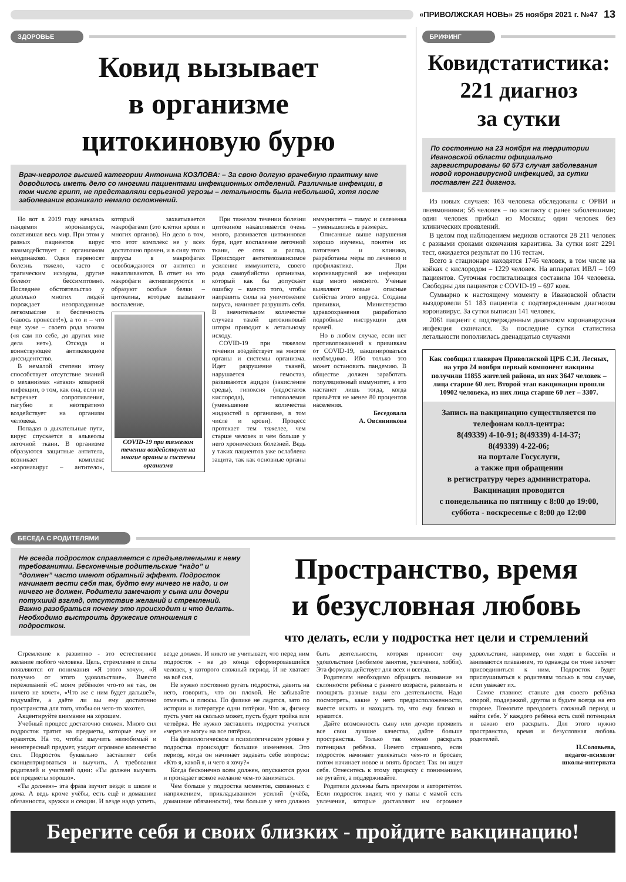«ПРИВОЛЖСКАЯ НОВЬ» 25 ноября 2021 г. №47 13
ЗДОРОВЬЕ
Ковид вызывает
в организме
цитокиновую бурю
Врач-невролог высшей категории Антонина КОЗЛОВА: – За свою долгую врачебную практику мне доводилось иметь дело со многими пациентами инфекционных отделений. Различные инфекции, в том числе грипп, не представляли серьезной угрозы – летальность была небольшой, хотя после заболевания возникало немало осложнений.
Но вот в 2019 году началась пандемия коронавируса, охватившая весь мир. При этом у разных пациентов вирус взаимодействует с организмом неодинаково. Одни переносят болезнь тяжело, часто с трагическим исходом, другие болеют бессимптомно. Последнее обстоятельство у довольно многих людей порождает неоправданные легкомыслие и беспечность («авось пронесет!»), а то и – что еще хуже – своего рода эгоизм («я сам по себе, до других мне дела нет»). Отсюда и воинствующее антиковидное диссидентство.
В немалой степени этому способствует отсутствие знаний о механизмах «атаки» коварной инфекции, о том, как она, если не встречает сопротивления, пагубно и неотвратимо воздействует на организм человека.
Попадая в дыхательные пути, вирус спускается в альвеолы легочной ткани. В организме образуются защитные антитела, возникает комплекс «коронавирус – антитело», который захватывается макрофагами (это клетки крови и многих органов). Но дело в том, что этот комплекс не у всех достаточно прочен, и в силу этого вирусы в макрофагах освобождаются от антител и накапливаются. В ответ на это макрофаги активизируются и образуют особые белки – цитокины, которые вызывают воспаление.
COVID-19 при тяжелом течении воздействует на многие органы и системы организма
При тяжелом течении болезни цитокинов накапливается очень много, развивается цитокиновая буря, идет воспаление легочной ткани, ее отек и распад. Происходит антителозависимое усиление иммунитета, своего рода самоубийство организма, который как бы допускает ошибку – вместо того, чтобы направить силы на уничтожение вируса, начинает разрушать себя. В значительном количестве случаев такой цитокиновый шторм приводит к летальному исходу.
COVID-19 при тяжелом течении воздействует на многие органы и системы организма. Идет разрушение тканей, нарушается гемостаз, развиваются ацидоз (закисление среды), гипоксия (недостаток кислорода), гиповолемия (уменьшение количества жидкостей в организме, в том числе и крови). Процесс протекает тем тяжелее, чем старше человек и чем больше у него хронических болезней. Ведь у таких пациентов уже ослаблена защита, так как основные органы иммунитета – тимус и селезенка – уменьшились в размерах.
Описанные выше нарушения хорошо изучены, понятен их патогенез и клиника, разработаны меры по лечению и профилактике. При коронавирусной же инфекции еще много неясного. Ученые выявляют новые опасные свойства этого вируса. Созданы прививки, Министерство здравоохранения разработало подробные инструкции для врачей.
Но в любом случае, если нет противопоказаний к прививкам от COVID-19, вакцинироваться необходимо. Ибо только это может остановить пандемию. В обществе должен заработать популяционный иммунитет, а это настанет лишь тогда, когда привьётся не менее 80 процентов населения.
Беседовала
А. Овсянникова
БРИФИНГ
Ковидстатистика:
221 диагноз
за сутки
По состоянию на 23 ноября на территории Ивановской области официально зарегистрированы 60 573 случая заболевания новой коронавирусной инфекцией, за сутки поставлен 221 диагноз.
Из новых случаев: 163 человека обследованы с ОРВИ и пневмониями; 56 человек – по контакту с ранее заболевшими; один человек прибыл из Москвы; один человек без клинических проявлений.
В целом под наблюдением медиков остаются 28 211 человек с разными сроками окончания карантина. За сутки взят 2291 тест, ожидается результат по 116 тестам.
Всего в стационаре находятся 1746 человек, в том числе на койках с кислородом – 1229 человек. На аппаратах ИВЛ – 109 пациентов. Суточная госпитализация составила 104 человека. Свободны для пациентов с COVID-19 – 697 коек.
Суммарно к настоящему моменту в Ивановской области выздоровели 51 183 пациента с подтвержденным диагнозом коронавирус. За сутки выписан 141 человек.
2061 пациент с подтвержденным диагнозом коронавирусная инфекция скончался. За последние сутки статистика летальности пополнилась двенадцатью случаями
Как сообщил главврач Приволжской ЦРБ С.И. Лесных, на утро 24 ноября первый компонент вакцины получили 11855 жителей района, из них 3647 человек – лица старше 60 лет. Второй этап вакцинации прошли 10902 человека, из них лица старше 60 лет – 3307.
Запись на вакцинацию существляется по телефонам колл-центра:
8(49339) 4-10-91; 8(49339) 4-14-37;
8(49339) 4-22-06;
на портале Госуслуги,
а также при обращении
в регистратуру через администратора.
Вакцинация проводится
с понедельника по пятницу с 8:00 до 19:00,
суббота - воскресенье с 8:00 до 12:00
БЕСЕДА С РОДИТЕЛЯМИ
Не всегда подросток справляется с предъявляемыми к нему требованиями. Бесконечные родительские “надо” и “должен” часто имеют обратный эффект. Подросток начинает вести себя так, будто ему ничего не надо, и он ничего не должен. Родители замечают у сына или дочери потухший взгляд, отсутствие желаний и стремлений. Важно разобраться почему это происходит и что делать. Необходимо выстроить дружеские отношения с подростком.
Пространство, время
и безусловная любовь
что делать, если у подростка нет цели и стремлений
Стремление к развитию - это естественное желание любого человека. Цель, стремление и силы появляются от понимания «Я этого хочу», «Я получаю от этого удовольствие». Вместо переживаний «С моим ребёнком что-то не так, он ничего не хочет», «Что же с ним будет дальше?», подумайте, а даёте ли вы ему достаточно пространства для того, чтобы он чего-то захотел.
Акцентируйте внимание на хорошем.
Учебный процесс достаточно сложен. Много сил подросток тратит на предметы, которые ему не нравятся. На то, чтобы выучить нелюбимый и неинтересный предмет, уходит огромное количество сил. Подросток буквально заставляет себя сконцентрироваться и выучить. А требования родителей и учителей одни: «Ты должен выучить все предметы хорошо».
«Ты должен»- эта фраза звучит везде: в школе и дома. А ведь кроме учёбы, есть ещё и домашние обязанности, кружки и секции. И везде надо успеть, везде должен. И никто не учитывает, что перед ним подросток - не до конца сформировавшийся человек, у которого сложный период. И не хватает на всё сил.
Не нужно постоянно ругать подростка, давить на него, говорить, что он плохой. Не забывайте отмечать и плюсы. По физике не ладится, зато по истории и литературе одни пятёрки. Что ж, физику пусть учит на сколько может, пусть будет тройка или четвёрка. Не нужно заставлять подростка учиться «через не могу» на все пятёрки.
На физиологическом и психологическом уровне у подростка происходят большие изменения. Это период, когда он начинает задавать себе вопросы: «Кто я, какой я, и чего я хочу?»
Когда бесконечно всем должен, опускаются руки и пропадает всякое желание чем-то заниматься.
Чем больше у подростка моментов, связанных с напряжением, прикладыванием усилий (учёба, домашние обязанности), тем больше у него должно быть деятельности, которая приносит ему удовольствие (любимое занятие, увлечение, хобби). Эта формула действует для всех и всегда.
Родителям необходимо обращать внимание на склонности ребёнка с раннего возраста, развивать и поощрять разные виды его деятельности. Надо посмотреть, какие у него предрасположенности, вместе искать и находить то, что ему близко и нравится.
Дайте возможность сыну или дочери проявить все свои лучшие качества, дайте больше пространства. Только так можно раскрыть потенциал ребёнка. Ничего страшного, если подросток начинает увлекаться чем-то и бросает, потом начинает новое и опять бросает. Так он ищет себя. Отнеситесь к этому процессу с пониманием, не ругайте, а поддерживайте.
Родители должны быть примером и авторитетом. Если подросток видит, что у папы с мамой есть увлечения, которые доставляют им огромное удовольствие, например, они ходят в бассейн и занимаются плаванием, то однажды он тоже захочет присоединиться к ним. Подросток будет прислушиваться к родителям только в том случае, если уважает их.
Самое главное: станьте для своего ребёнка опорой, поддержкой, другом и будьте всегда на его стороне. Помогите преодолеть сложный период и найти себя. У каждого ребёнка есть свой потенциал и важно его раскрыть. Для этого нужно пространство, время и безусловная любовь родителей.
Н.Соловьева,
педагог-психолог
школы-интерната
Берегите себя и своих близких - пройдите вакцинацию!